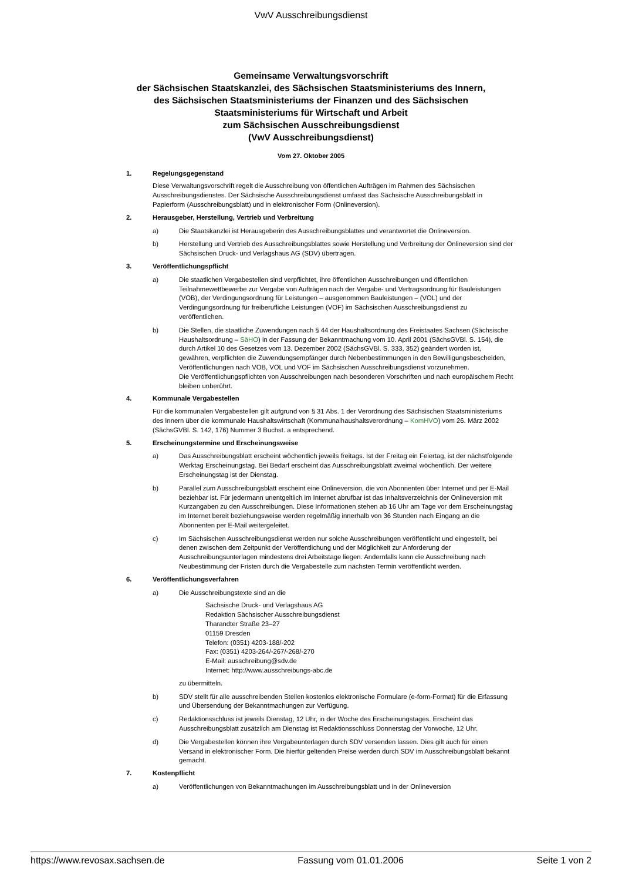VwV Ausschreibungsdienst
Gemeinsame Verwaltungsvorschrift
der Sächsischen Staatskanzlei, des Sächsischen Staatsministeriums des Innern,
des Sächsischen Staatsministeriums der Finanzen und des Sächsischen
Staatsministeriums für Wirtschaft und Arbeit
zum Sächsischen Ausschreibungsdienst
(VwV Ausschreibungsdienst)
Vom 27. Oktober 2005
1. Regelungsgegenstand
Diese Verwaltungsvorschrift regelt die Ausschreibung von öffentlichen Aufträgen im Rahmen des Sächsischen Ausschreibungsdienstes. Der Sächsische Ausschreibungsdienst umfasst das Sächsische Ausschreibungsblatt in Papierform (Ausschreibungsblatt) und in elektronischer Form (Onlineversion).
2. Herausgeber, Herstellung, Vertrieb und Verbreitung
a) Die Staatskanzlei ist Herausgeberin des Ausschreibungsblattes und verantwortet die Onlineversion.
b) Herstellung und Vertrieb des Ausschreibungsblattes sowie Herstellung und Verbreitung der Onlineversion sind der Sächsischen Druck- und Verlagshaus AG (SDV) übertragen.
3. Veröffentlichungspflicht
a) Die staatlichen Vergabestellen sind verpflichtet, ihre öffentlichen Ausschreibungen und öffentlichen Teilnahmewettbewerbe zur Vergabe von Aufträgen nach der Vergabe- und Vertragsordnung für Bauleistungen (VOB), der Verdingungsordnung für Leistungen – ausgenommen Bauleistungen – (VOL) und der Verdingungsordnung für freiberufliche Leistungen (VOF) im Sächsischen Ausschreibungsdienst zu veröffentlichen.
b) Die Stellen, die staatliche Zuwendungen nach § 44 der Haushaltsordnung des Freistaates Sachsen (Sächsische Haushaltsordnung – SäHO) in der Fassung der Bekanntmachung vom 10. April 2001 (SächsGVBl. S. 154), die durch Artikel 10 des Gesetzes vom 13. Dezember 2002 (SächsGVBl. S. 333, 352) geändert worden ist, gewähren, verpflichten die Zuwendungsempfänger durch Nebenbestimmungen in den Bewilligungsbescheiden, Veröffentlichungen nach VOB, VOL und VOF im Sächsischen Ausschreibungsdienst vorzunehmen.
Die Veröffentlichungspflichten von Ausschreibungen nach besonderen Vorschriften und nach europäischem Recht bleiben unberührt.
4. Kommunale Vergabestellen
Für die kommunalen Vergabestellen gilt aufgrund von § 31 Abs. 1 der Verordnung des Sächsischen Staatsministeriums des Innern über die kommunale Haushaltswirtschaft (Kommunalhaushaltsverordnung – KomHVO) vom 26. März 2002 (SächsGVBl. S. 142, 176) Nummer 3 Buchst. a entsprechend.
5. Erscheinungstermine und Erscheinungsweise
a) Das Ausschreibungsblatt erscheint wöchentlich jeweils freitags. Ist der Freitag ein Feiertag, ist der nächstfolgende Werktag Erscheinungstag. Bei Bedarf erscheint das Ausschreibungsblatt zweimal wöchentlich. Der weitere Erscheinungstag ist der Dienstag.
b) Parallel zum Ausschreibungsblatt erscheint eine Onlineversion, die von Abonnenten über Internet und per E-Mail beziehbar ist. Für jedermann unentgeltlich im Internet abrufbar ist das Inhaltsverzeichnis der Onlineversion mit Kurzangaben zu den Ausschreibungen. Diese Informationen stehen ab 16 Uhr am Tage vor dem Erscheinungstag im Internet bereit beziehungsweise werden regelmäßig innerhalb von 36 Stunden nach Eingang an die Abonnenten per E-Mail weitergeleitet.
c) Im Sächsischen Ausschreibungsdienst werden nur solche Ausschreibungen veröffentlicht und eingestellt, bei denen zwischen dem Zeitpunkt der Veröffentlichung und der Möglichkeit zur Anforderung der Ausschreibungsunterlagen mindestens drei Arbeitstage liegen. Andernfalls kann die Ausschreibung nach Neubestimmung der Fristen durch die Vergabestelle zum nächsten Termin veröffentlicht werden.
6. Veröffentlichungsverfahren
a) Die Ausschreibungstexte sind an die
Sächsische Druck- und Verlagshaus AG
Redaktion Sächsischer Ausschreibungsdienst
Tharandter Straße 23–27
01159 Dresden
Telefon: (0351) 4203-188/-202
Fax: (0351) 4203-264/-267/-268/-270
E-Mail: ausschreibung@sdv.de
Internet: http://www.ausschreibungs-abc.de
zu übermitteln.
b) SDV stellt für alle ausschreibenden Stellen kostenlos elektronische Formulare (e-form-Format) für die Erfassung und Übersendung der Bekanntmachungen zur Verfügung.
c) Redaktionsschluss ist jeweils Dienstag, 12 Uhr, in der Woche des Erscheinungstages. Erscheint das Ausschreibungsblatt zusätzlich am Dienstag ist Redaktionsschluss Donnerstag der Vorwoche, 12 Uhr.
d) Die Vergabestellen können ihre Vergabeunterlagen durch SDV versenden lassen. Dies gilt auch für einen Versand in elektronischer Form. Die hierfür geltenden Preise werden durch SDV im Ausschreibungsblatt bekannt gemacht.
7. Kostenpflicht
a) Veröffentlichungen von Bekanntmachungen im Ausschreibungsblatt und in der Onlineversion
https://www.revosax.sachsen.de Fassung vom 01.01.2006 Seite 1 von 2